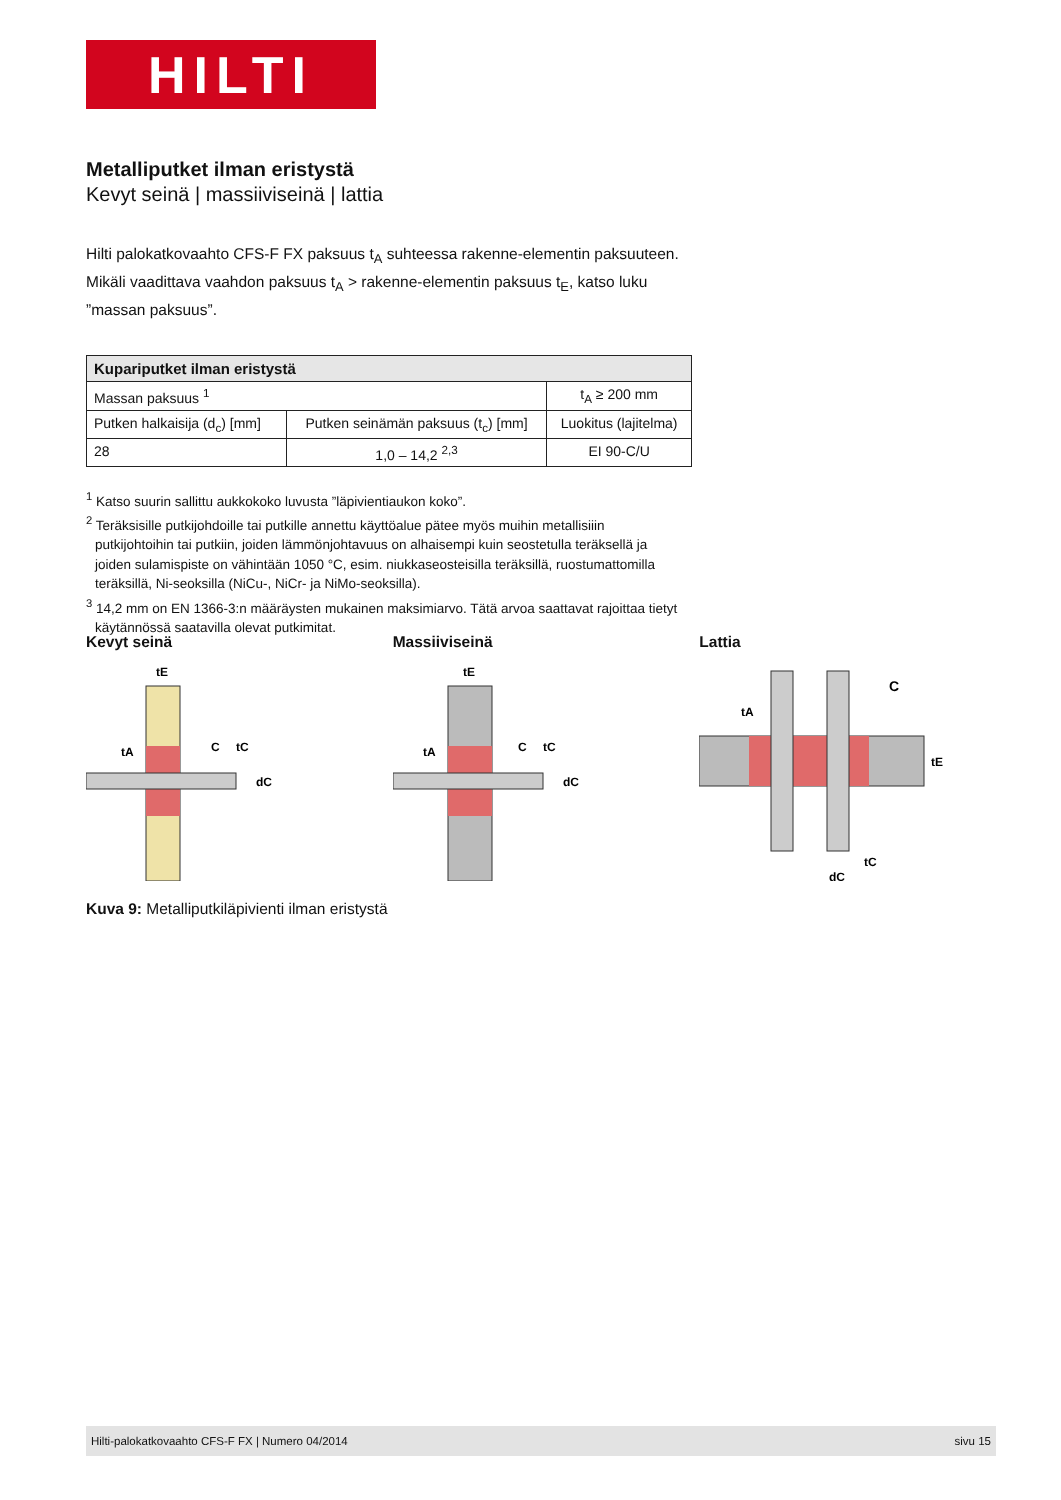HILTI
Metalliputket ilman eristystä
Kevyt seinä | massiiviseinä | lattia
Hilti palokatkovaahto CFS-F FX paksuus t<sub>A</sub> suhteessa rakenne-elementin paksuuteen. Mikäli vaadittava vaahdon paksuus t<sub>A</sub> > rakenne-elementin paksuus t<sub>E</sub>, katso luku ”massan paksuus”.
| Kupariputket ilman eristystä | | |
| --- | --- | --- |
| Massan paksuus <sup>1</sup> | | t<sub>A</sub> ≥ 200 mm |
| Putken halkaisija (d<sub>c</sub>) [mm] | Putken seinämän paksuus (t<sub>c</sub>) [mm] | Luokitus (lajitelma) |
| 28 | 1,0 – 14,2 <sup>2,3</sup> | EI 90-C/U |
<sup>1</sup> Katso suurin sallittu aukkokoko luvusta ”läpivientiaukon koko”.
<sup>2</sup> Teräksisille putkijohdoille tai putkille annettu käyttöalue pätee myös muihin metallisiiin putkijohtoihin tai putkiin, joiden lämmönjohtavuus on alhaisempi kuin seostetulla teräksellä ja joiden sulamispiste on vähintään 1050 °C, esim. niukkaseosteisilla teräksillä, ruostumattomilla teräksillä, Ni-seoksilla (NiCu-, NiCr- ja NiMo-seoksilla).
<sup>3</sup> 14,2 mm on EN 1366-3:n määräysten mukainen maksimiarvo. Tätä arvoa saattavat rajoittaa tietyt käytännössä saatavilla olevat putkimitat.
Kevyt seinä
tE
tA
C
tC
dC
Massiiviseinä
tE
tA
C
tC
dC
Lattia
C
tA
tE
tC
dC
Kuva 9: Metalliputkiläpivienti ilman eristystä
Hilti-palokatkovaahto CFS-F FX | Numero 04/2014 sivu 15